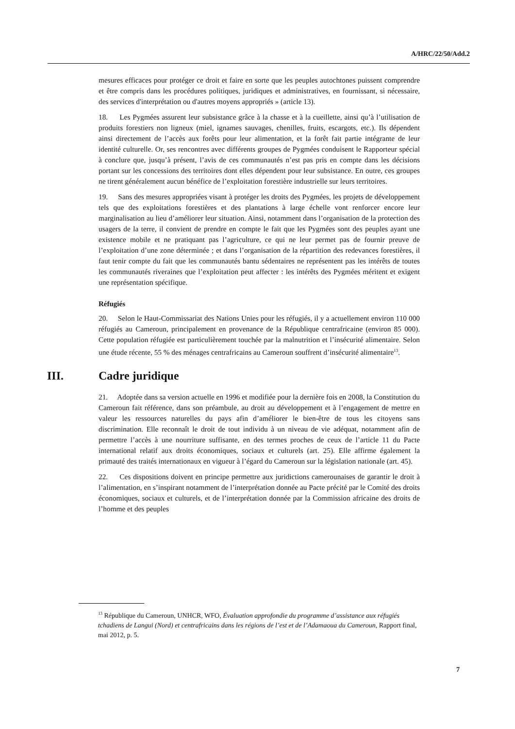A/HRC/22/50/Add.2
mesures efficaces pour protéger ce droit et faire en sorte que les peuples autochtones puissent comprendre et être compris dans les procédures politiques, juridiques et administratives, en fournissant, si nécessaire, des services d'interprétation ou d'autres moyens appropriés » (article 13).
18. Les Pygmées assurent leur subsistance grâce à la chasse et à la cueillette, ainsi qu’à l’utilisation de produits forestiers non ligneux (miel, ignames sauvages, chenilles, fruits, escargots, etc.). Ils dépendent ainsi directement de l’accès aux forêts pour leur alimentation, et la forêt fait partie intégrante de leur identité culturelle. Or, ses rencontres avec différents groupes de Pygmées conduisent le Rapporteur spécial à conclure que, jusqu’à présent, l’avis de ces communautés n’est pas pris en compte dans les décisions portant sur les concessions des territoires dont elles dépendent pour leur subsistance. En outre, ces groupes ne tirent généralement aucun bénéfice de l’exploitation forestière industrielle sur leurs territoires.
19. Sans des mesures appropriées visant à protéger les droits des Pygmées, les projets de développement tels que des exploitations forestières et des plantations à large échelle vont renforcer encore leur marginalisation au lieu d’améliorer leur situation. Ainsi, notamment dans l’organisation de la protection des usagers de la terre, il convient de prendre en compte le fait que les Pygmées sont des peuples ayant une existence mobile et ne pratiquant pas l’agriculture, ce qui ne leur permet pas de fournir preuve de l’exploitation d’une zone déterminée ; et dans l’organisation de la répartition des redevances forestières, il faut tenir compte du fait que les communautés bantu sédentaires ne représentent pas les intérêts de toutes les communautés riveraines que l’exploitation peut affecter : les intérêts des Pygmées méritent et exigent une représentation spécifique.
Réfugiés
20. Selon le Haut-Commissariat des Nations Unies pour les réfugiés, il y a actuellement environ 110 000 réfugiés au Cameroun, principalement en provenance de la République centrafricaine (environ 85 000). Cette population réfugiée est particulièrement touchée par la malnutrition et l’insécurité alimentaire. Selon une étude récente, 55 % des ménages centrafricains au Cameroun souffrent d’insécurité alimentaire<sup>13</sup>.
III. Cadre juridique
21. Adoptée dans sa version actuelle en 1996 et modifiée pour la dernière fois en 2008, la Constitution du Cameroun fait référence, dans son préambule, au droit au développement et à l’engagement de mettre en valeur les ressources naturelles du pays afin d’améliorer le bien-être de tous les citoyens sans discrimination. Elle reconnaît le droit de tout individu à un niveau de vie adéquat, notamment afin de permettre l’accès à une nourriture suffisante, en des termes proches de ceux de l’article 11 du Pacte international relatif aux droits économiques, sociaux et culturels (art. 25). Elle affirme également la primauté des traités internationaux en vigueur à l’égard du Cameroun sur la législation nationale (art. 45).
22. Ces dispositions doivent en principe permettre aux juridictions camerounaises de garantir le droit à l’alimentation, en s’inspirant notamment de l’interprétation donnée au Pacte précité par le Comité des droits économiques, sociaux et culturels, et de l’interprétation donnée par la Commission africaine des droits de l’homme et des peuples
<sup>13</sup> République du Cameroun, UNHCR, WFO, Évaluation approfondie du programme d’assistance aux réfugiés tchadiens de Langui (Nord) et centrafricains dans les régions de l’est et de l’Adamaoua du Cameroun, Rapport final, mai 2012, p. 5.
7